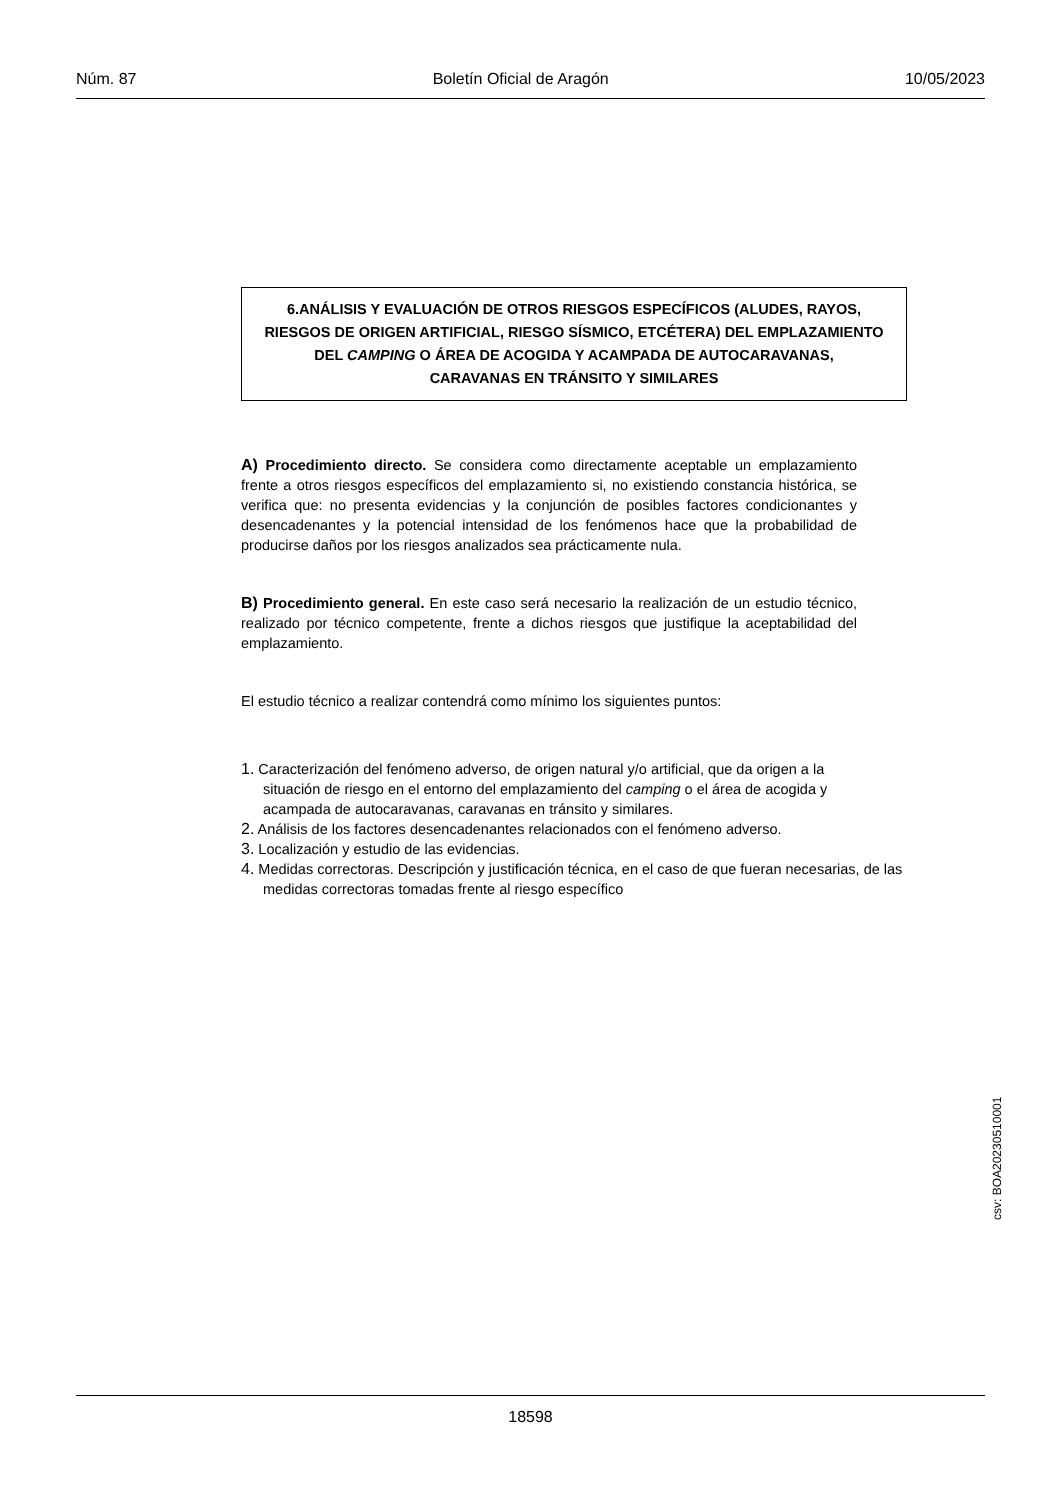Núm. 87 Boletín Oficial de Aragón 10/05/2023
6.ANÁLISIS Y EVALUACIÓN DE OTROS RIESGOS ESPECÍFICOS (ALUDES, RAYOS,
RIESGOS DE ORIGEN ARTIFICIAL, RIESGO SÍSMICO, ETCÉTERA) DEL EMPLAZAMIENTO
DEL CAMPING O ÁREA DE ACOGIDA Y ACAMPADA DE AUTOCARAVANAS,
CARAVANAS EN TRÁNSITO Y SIMILARES
A) Procedimiento directo. Se considera como directamente aceptable un emplazamiento frente a otros riesgos específicos del emplazamiento si, no existiendo constancia histórica, se verifica que: no presenta evidencias y la conjunción de posibles factores condicionantes y desencadenantes y la potencial intensidad de los fenómenos hace que la probabilidad de producirse daños por los riesgos analizados sea prácticamente nula.
B) Procedimiento general. En este caso será necesario la realización de un estudio técnico, realizado por técnico competente, frente a dichos riesgos que justifique la aceptabilidad del emplazamiento.
El estudio técnico a realizar contendrá como mínimo los siguientes puntos:
1. Caracterización del fenómeno adverso, de origen natural y/o artificial, que da origen a la situación de riesgo en el entorno del emplazamiento del camping o el área de acogida y acampada de autocaravanas, caravanas en tránsito y similares.
2. Análisis de los factores desencadenantes relacionados con el fenómeno adverso.
3. Localización y estudio de las evidencias.
4. Medidas correctoras. Descripción y justificación técnica, en el caso de que fueran necesarias, de las medidas correctoras tomadas frente al riesgo específico
csv: BOA20230510001
18598